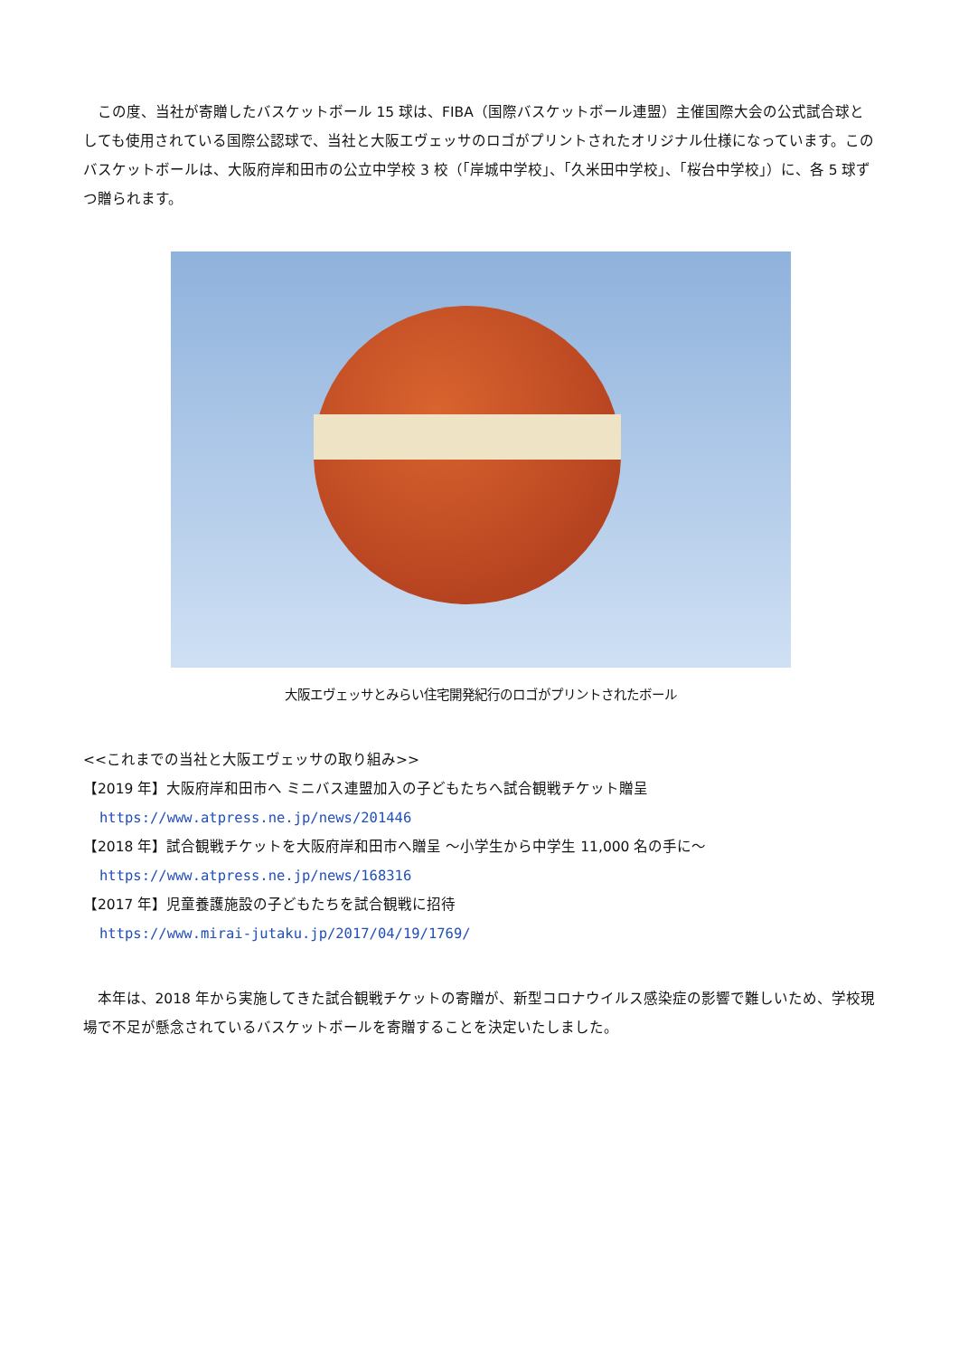この度、当社が寄贈したバスケットボール 15 球は、FIBA（国際バスケットボール連盟）主催国際大会の公式試合球としても使用されている国際公認球で、当社と大阪エヴェッサのロゴがプリントされたオリジナル仕様になっています。このバスケットボールは、大阪府岸和田市の公立中学校 3 校（「岸城中学校」、「久米田中学校」、「桜台中学校」）に、各 5 球ずつ贈られます。
大阪エヴェッサとみらい住宅開発紀行のロゴがプリントされたボール
<<これまでの当社と大阪エヴェッサの取り組み>>
【2019 年】大阪府岸和田市へ ミニバス連盟加入の子どもたちへ試合観戦チケット贈呈
https://www.atpress.ne.jp/news/201446
【2018 年】試合観戦チケットを大阪府岸和田市へ贈呈 ～小学生から中学生 11,000 名の手に～
https://www.atpress.ne.jp/news/168316
【2017 年】児童養護施設の子どもたちを試合観戦に招待
https://www.mirai-jutaku.jp/2017/04/19/1769/
本年は、2018 年から実施してきた試合観戦チケットの寄贈が、新型コロナウイルス感染症の影響で難しいため、学校現場で不足が懸念されているバスケットボールを寄贈することを決定いたしました。